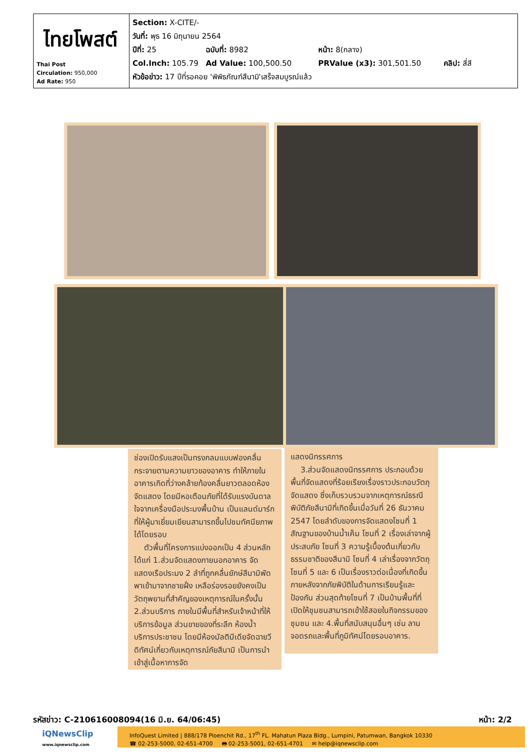| ไทยโพสต์ Thai Post Circulation: 950,000 Ad Rate: 950 | Section: X-CITE/- วันที่: พุธ 16 มิถุนายน 2564 ปีที่: 25 ฉบับที่: 8982 หน้า: 8(กลาง) Col.Inch: 105.79 Ad Value: 100,500.50 PRValue (x3): 301,501.50 คลิป: สี่สี หัวข้อข่าว: 17 ปีที่รอคอย 'พิพิธภัณฑ์สึนามิ'เสร็จสมบูรณ์แล้ว |
ช่องเปิดรับแสงเป็นทรงกลมแบบฟองคลื่น กระจายตามความยาวของอาคาร ทำให้ภายในอาคารเกิดที่ว่างคล้ายท้องคลื่นยาวตลอดห้องจัดแสดง โดยมีหอเตือนภัยที่ได้รับแรงบันดาลใจจากเครื่องมือประมงพื้นบ้าน เป็นแลนด์มาร์กที่ให้ผู้มาเยี่ยมเยียนสามารถขึ้นไปชมทัศนียภาพได้โดยรอบ
ตัวพื้นที่โครงการแบ่งออกเป็น 4 ส่วนหลัก ได้แก่ 1.ส่วนจัดแสดงภายนอกอาคาร จัดแสดงเรือประมง 2 ลำที่ถูกคลื่นยักษ์สึนามิพัดพาเข้ามาจากชายฝั่ง เหลือร่องรอยยังคงเป็นวัตถุพยานที่สำคัญของเหตุการณ์ในครั้งนั้น 2.ส่วนบริการ ภายในมีพื้นที่สำหรับเจ้าหน้าที่ให้บริการข้อมูล ส่วนขายของที่ระลึก ห้องน้ำบริการประชาชน โดยมีห้องมัลติมีเดียจัดฉายวีดิทัศน์เกี่ยวกับเหตุการณ์ภัยสึนามิ เป็นการนำเข้าสู่เนื้อหาการจัด
แสดงนิทรรศการ
3.ส่วนจัดแสดงนิทรรศการ ประกอบด้วยพื้นที่จัดแสดงที่ร้อยเรียงเรื่องราวประกอบวัตถุจัดแสดง ซึ่งเก็บรวบรวมจากเหตุการณ์ธรณีพิบัติภัยสึนามิที่เกิดขึ้นเมื่อวันที่ 26 ธันวาคม 2547 โดยลำดับของการจัดแสดงโซนที่ 1 สัณฐานของบ้านน้ำเค็ม โซนที่ 2 เรื่องเล่าจากผู้ประสบภัย โซนที่ 3 ความรู้เบื้องต้นเกี่ยวกับธรรมชาติของสึนามิ โซนที่ 4 เล่าเรื่องจากวัตถุ โซนที่ 5 และ 6 เป็นเรื่องราวต่อเนื่องที่เกิดขึ้นภายหลังจากภัยพิบัติในด้านการเรียนรู้และป้องกัน ส่วนสุดท้ายโซนที่ 7 เป็นบ้านพื้นที่ที่เปิดให้ชุมชนสามารถเข้าใช้สอยในกิจกรรมของชุมชน และ 4.พื้นที่สนับสนุนอื่นๆ เช่น ลานจอดรถและพื้นที่ภูมิทัศน์โดยรอบอาคาร.
รหัสข่าว: C-210616008094(16 มิ.ย. 64/06:45) หน้า: 2/2
iQNewsClip
www.iqnewsclip.com
InfoQuest Limited | 888/178 Ploenchit Rd., 17<sup>th</sup> FL. Mahatun Plaza Bldg., Lumpini, Patumwan, Bangkok 10330
☎ 02-253-5000, 02-651-4700 🖶 02-253-5001, 02-651-4701 ✉ help@iqnewsclip.com